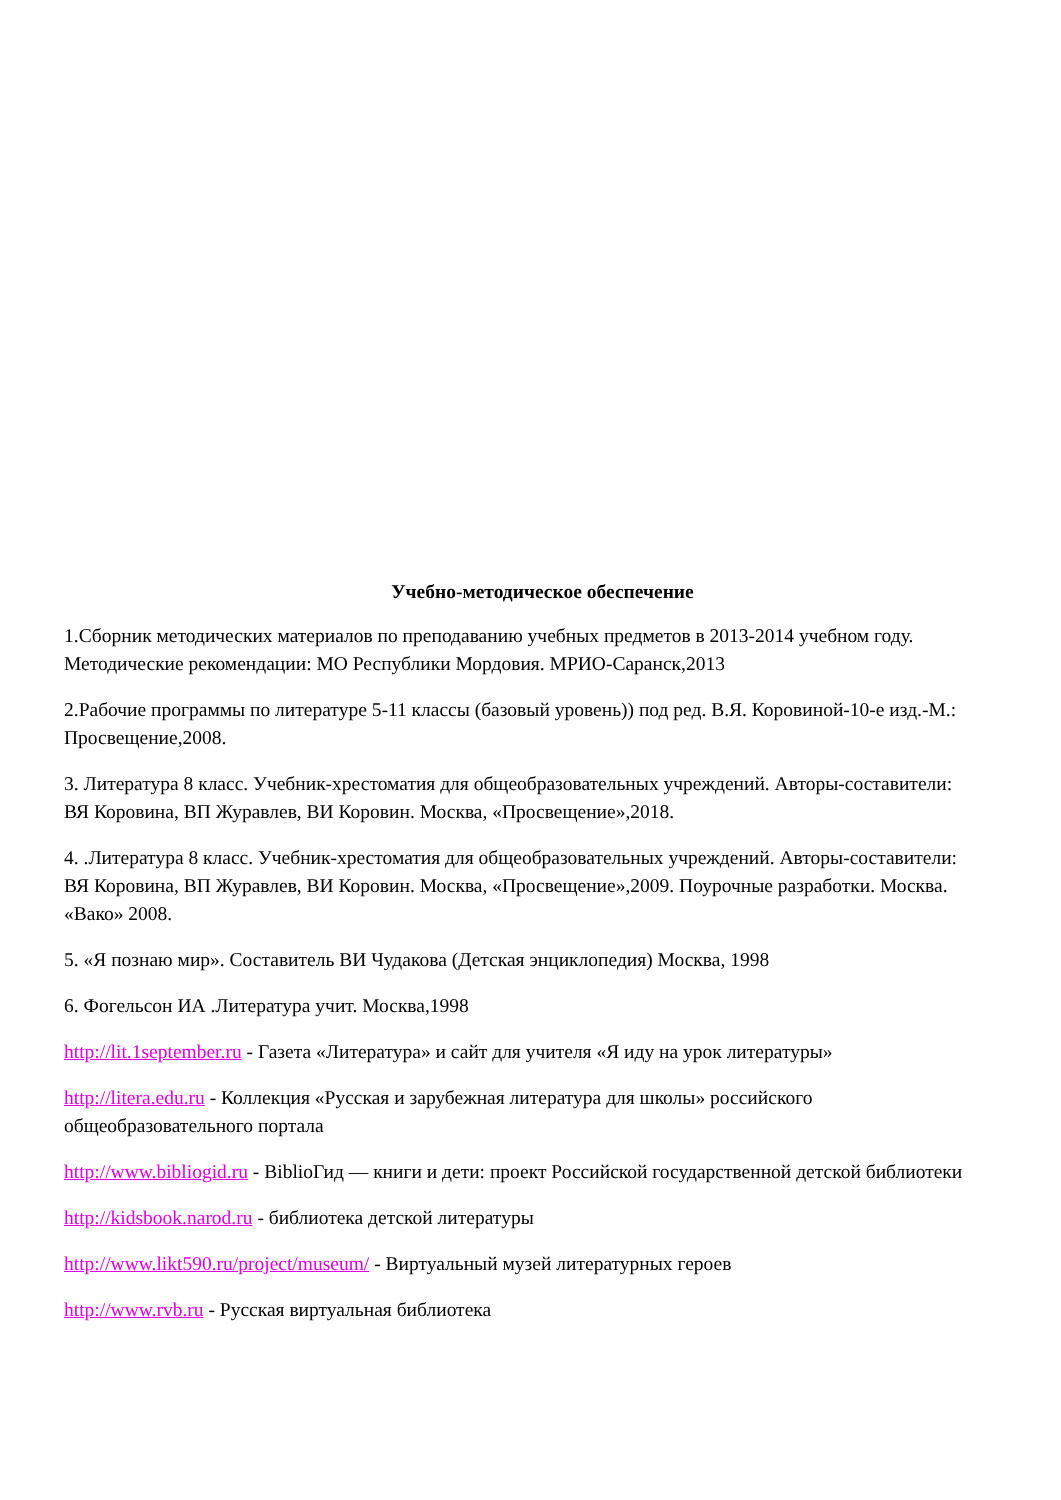Учебно-методическое обеспечение
1.Сборник методических материалов по преподаванию учебных предметов в 2013-2014 учебном году. Методические рекомендации: МО Республики Мордовия. МРИО-Саранск,2013
2.Рабочие программы по литературе 5-11 классы (базовый уровень)) под ред. В.Я. Коровиной-10-е изд.-М.: Просвещение,2008.
3. Литература 8 класс. Учебник-хрестоматия для общеобразовательных учреждений. Авторы-составители: ВЯ Коровина, ВП Журавлев, ВИ Коровин. Москва, «Просвещение»,2018.
4. .Литература 8 класс. Учебник-хрестоматия для общеобразовательных учреждений. Авторы-составители: ВЯ Коровина, ВП Журавлев, ВИ Коровин. Москва, «Просвещение»,2009. Поурочные разработки. Москва. «Вако» 2008.
5. «Я познаю мир». Составитель ВИ Чудакова (Детская энциклопедия) Москва, 1998
6. Фогельсон ИА .Литература учит. Москва,1998
http://lit.1september.ru - Газета «Литература» и сайт для учителя «Я иду на урок литературы»
http://litera.edu.ru - Коллекция «Русская и зарубежная литература для школы» российского общеобразовательного портала
http://www.bibliogid.ru - BiblioГид — книги и дети: проект Российской государственной детской библиотеки
http://kidsbook.narod.ru - библиотека детской литературы
http://www.likt590.ru/project/museum/ - Виртуальный музей литературных героев
http://www.rvb.ru - Русская виртуальная библиотека